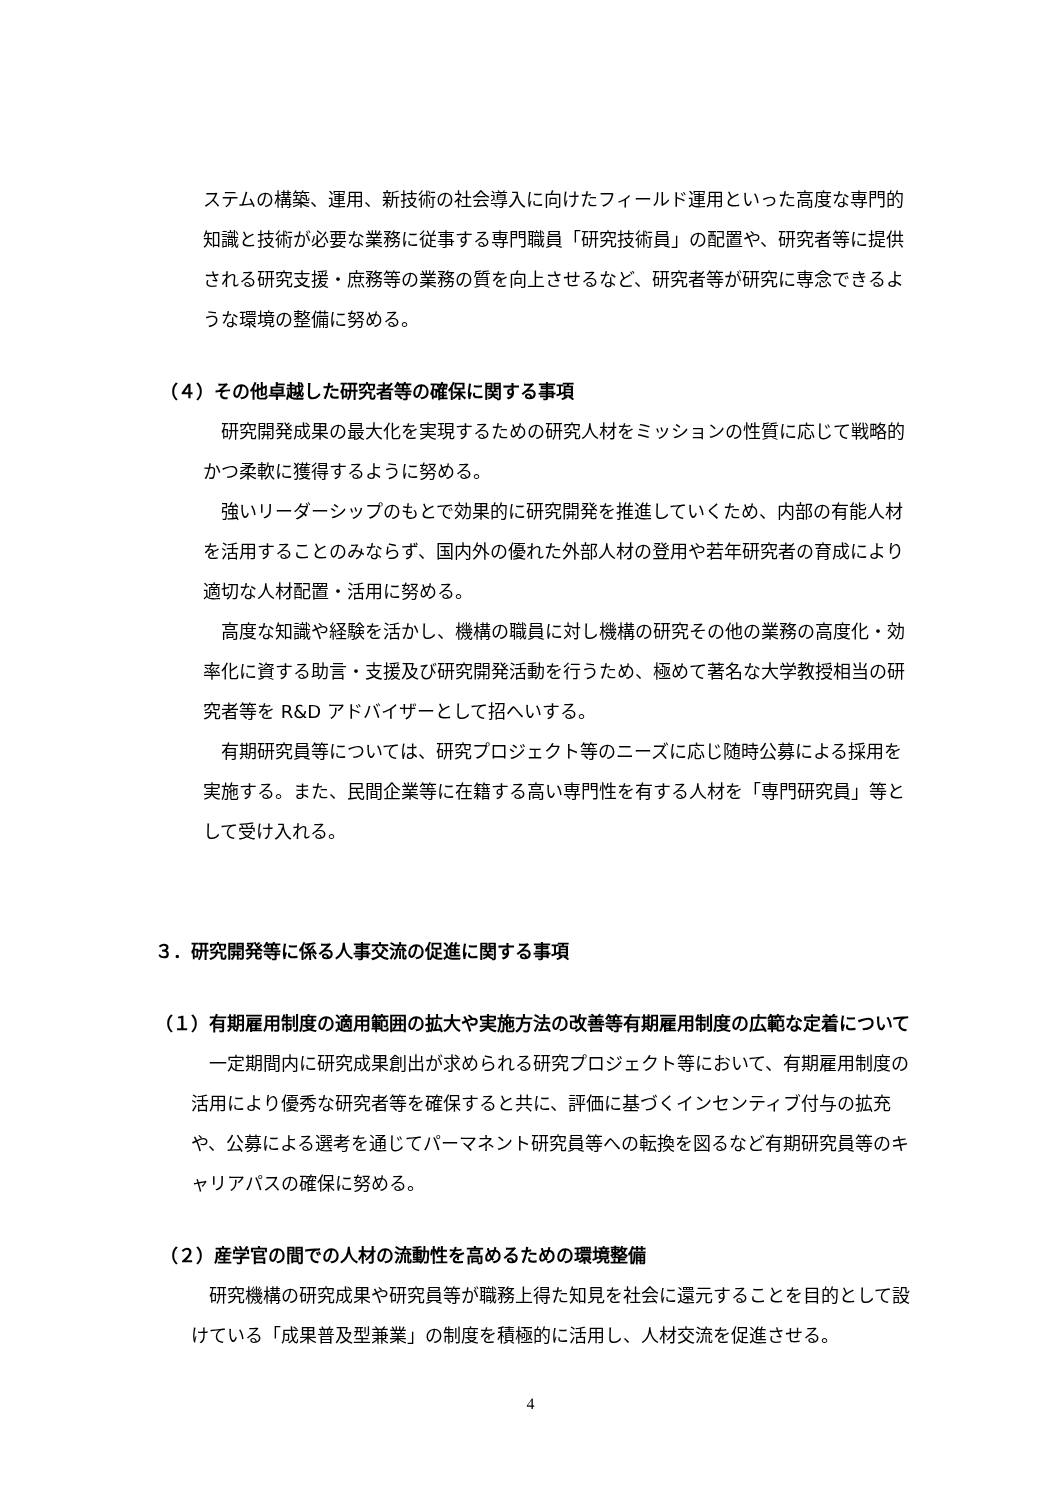ステムの構築、運用、新技術の社会導入に向けたフィールド運用といった高度な専門的知識と技術が必要な業務に従事する専門職員「研究技術員」の配置や、研究者等に提供される研究支援・庶務等の業務の質を向上させるなど、研究者等が研究に専念できるような環境の整備に努める。
（４）その他卓越した研究者等の確保に関する事項
　研究開発成果の最大化を実現するための研究人材をミッションの性質に応じて戦略的かつ柔軟に獲得するように努める。
　強いリーダーシップのもとで効果的に研究開発を推進していくため、内部の有能人材を活用することのみならず、国内外の優れた外部人材の登用や若年研究者の育成により適切な人材配置・活用に努める。
　高度な知識や経験を活かし、機構の職員に対し機構の研究その他の業務の高度化・効率化に資する助言・支援及び研究開発活動を行うため、極めて著名な大学教授相当の研究者等を R&D アドバイザーとして招へいする。
　有期研究員等については、研究プロジェクト等のニーズに応じ随時公募による採用を実施する。また、民間企業等に在籍する高い専門性を有する人材を「専門研究員」等として受け入れる。
３．研究開発等に係る人事交流の促進に関する事項
（１）有期雇用制度の適用範囲の拡大や実施方法の改善等有期雇用制度の広範な定着について
　一定期間内に研究成果創出が求められる研究プロジェクト等において、有期雇用制度の活用により優秀な研究者等を確保すると共に、評価に基づくインセンティブ付与の拡充や、公募による選考を通じてパーマネント研究員等への転換を図るなど有期研究員等のキャリアパスの確保に努める。
（２）産学官の間での人材の流動性を高めるための環境整備
　研究機構の研究成果や研究員等が職務上得た知見を社会に還元することを目的として設けている「成果普及型兼業」の制度を積極的に活用し、人材交流を促進させる。
4